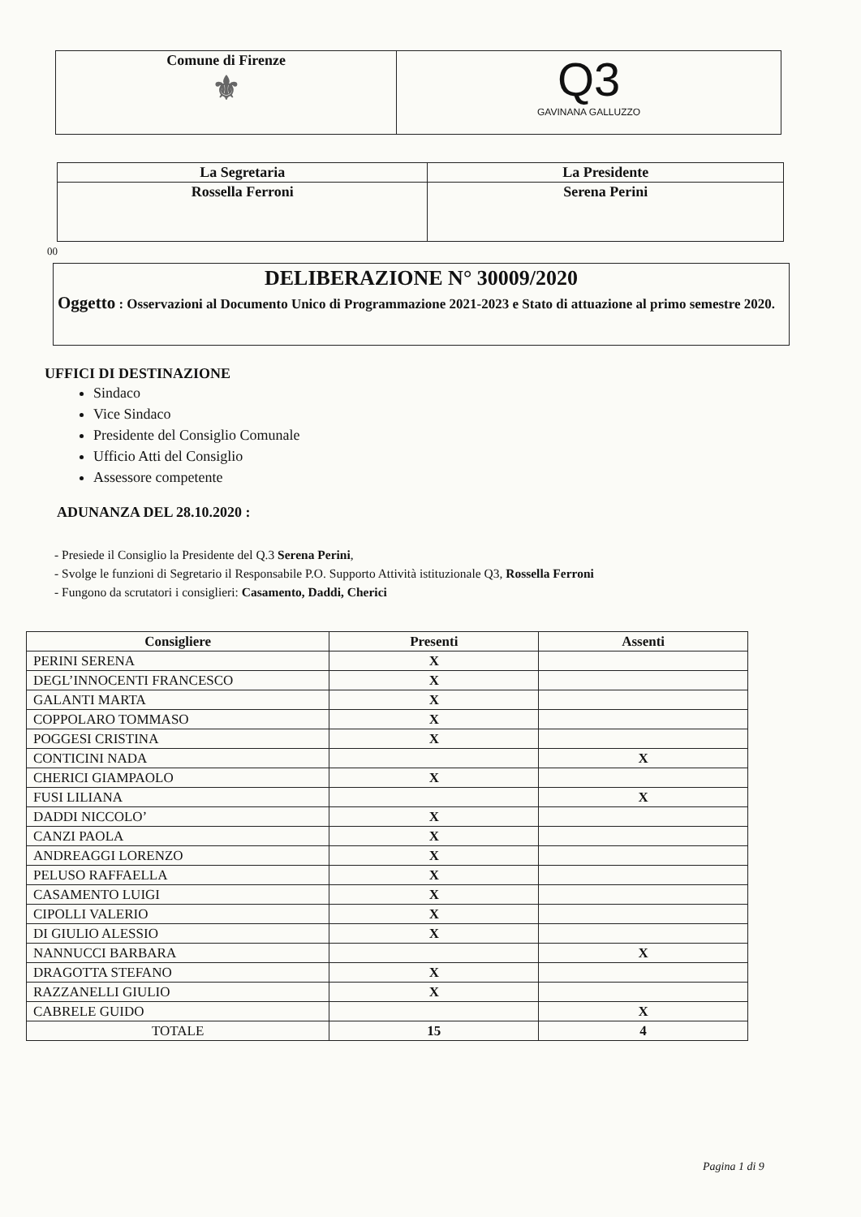| Comune di Firenze ⚜ | Q3 GAVINANA GALLUZZO |
| La Segretaria | La Presidente |
| Rossella Ferroni | Serena Perini |
00
DELIBERAZIONE N° 30009/2020
Oggetto : Osservazioni al Documento Unico di Programmazione 2021-2023 e Stato di attuazione al primo semestre 2020.
UFFICI DI DESTINAZIONE
Sindaco
Vice Sindaco
Presidente del Consiglio Comunale
Ufficio Atti del Consiglio
Assessore competente
ADUNANZA DEL 28.10.2020 :
- Presiede il Consiglio la Presidente del Q.3 Serena Perini,
- Svolge le funzioni di Segretario il Responsabile P.O. Supporto Attività istituzionale Q3, Rossella Ferroni
- Fungono da scrutatori i consiglieri: Casamento, Daddi, Cherici
| Consigliere | Presenti | Assenti |
| --- | --- | --- |
| PERINI SERENA | X | |
| DEGL’INNOCENTI FRANCESCO | X | |
| GALANTI MARTA | X | |
| COPPOLARO TOMMASO | X | |
| POGGESI CRISTINA | X | |
| CONTICINI NADA | | X |
| CHERICI GIAMPAOLO | X | |
| FUSI LILIANA | | X |
| DADDI NICCOLO’ | X | |
| CANZI PAOLA | X | |
| ANDREAGGI LORENZO | X | |
| PELUSO RAFFAELLA | X | |
| CASAMENTO LUIGI | X | |
| CIPOLLI VALERIO | X | |
| DI GIULIO ALESSIO | X | |
| NANNUCCI BARBARA | | X |
| DRAGOTTA STEFANO | X | |
| RAZZANELLI GIULIO | X | |
| CABRELE GUIDO | | X |
| TOTALE | 15 | 4 |
Pagina 1 di 9